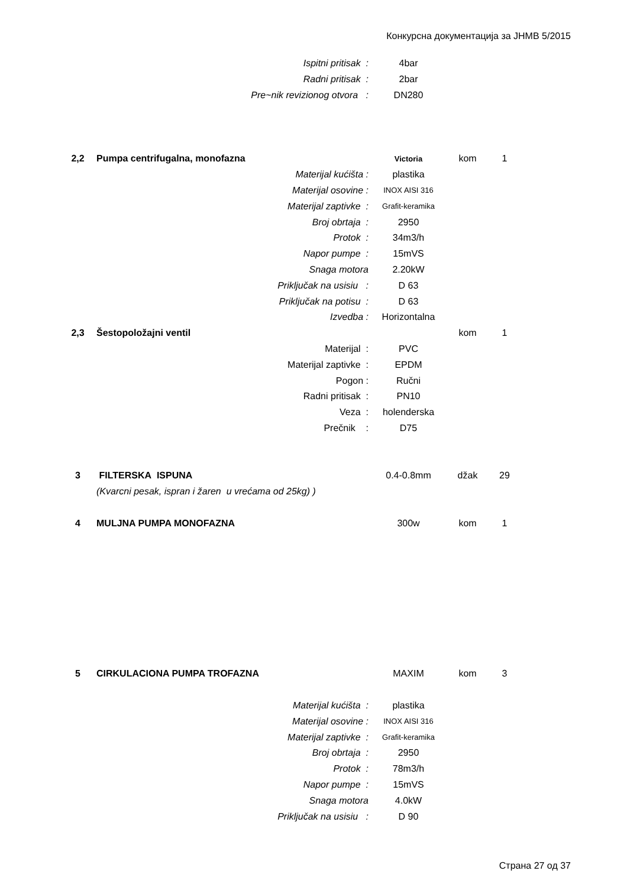Конкурсна документација за ЈНМВ 5/2015
| | Ispitni pritisak : | 4bar | | |
| | Radni pritisak : | 2bar | | |
| | Pre~nik revizionog otvora : | DN280 | | |
| 2,2 | Pumpa centrifugalna, monofazna | Victoria | kom | 1 |
| | Materijal kućišta : | plastika | | |
| | Materijal osovine : | INOX AISI 316 | | |
| | Materijal zaptivke : | Grafit-keramika | | |
| | Broj obrtaja : | 2950 | | |
| | Protok : | 34m3/h | | |
| | Napor pumpe : | 15mVS | | |
| | Snaga motora | 2.20kW | | |
| | Priključak na usisiu : | D 63 | | |
| | Priključak na potisu : | D 63 | | |
| | Izvedba : | Horizontalna | | |
| 2,3 | Šestopoložajni ventil | | kom | 1 |
| | Materijal : | PVC | | |
| | Materijal zaptivke : | EPDM | | |
| | Pogon : | Ručni | | |
| | Radni pritisak : | PN10 | | |
| | Veza : | holenderska | | |
| | Prečnik : | D75 | | |
| 3 | FILTERSKA ISPUNA | 0.4-0.8mm | džak | 29 |
| | (Kvarcni pesak, ispran i žaren u vrećama od 25kg) ) | | | |
| 4 | MULJNA PUMPA MONOFAZNA | 300w | kom | 1 |
| 5 | CIRKULACIONA PUMPA TROFAZNA | MAXIM | kom | 3 |
| | Materijal kućišta : | plastika | | |
| | Materijal osovine : | INOX AISI 316 | | |
| | Materijal zaptivke : | Grafit-keramika | | |
| | Broj obrtaja : | 2950 | | |
| | Protok : | 78m3/h | | |
| | Napor pumpe : | 15mVS | | |
| | Snaga motora | 4.0kW | | |
| | Priključak na usisiu : | D 90 | | |
Страна 27 од 37